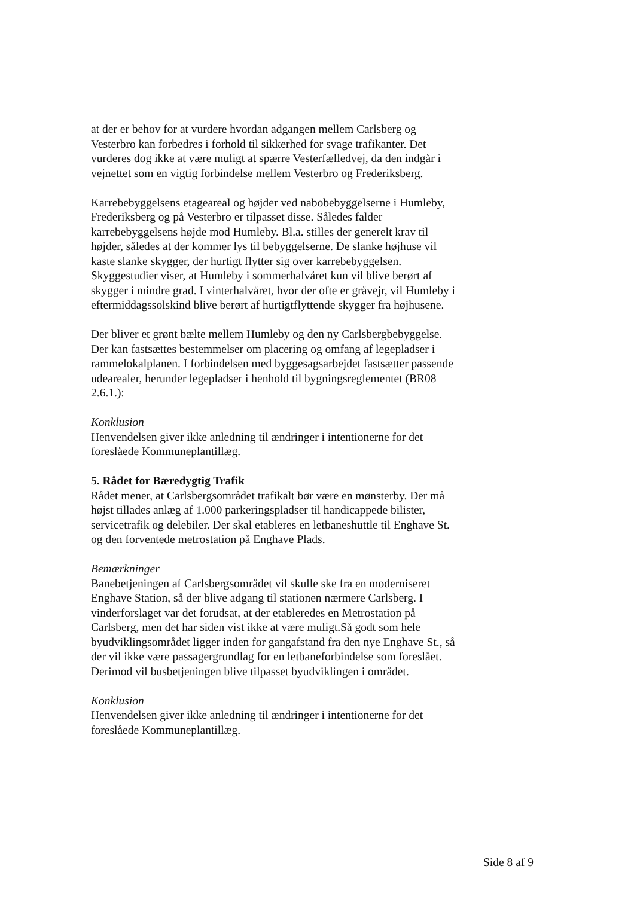at der er behov for at vurdere hvordan adgangen mellem Carlsberg og Vesterbro kan forbedres i forhold til sikkerhed for svage trafikanter. Det vurderes dog ikke at være muligt at spærre Vesterfælledvej, da den indgår i vejnettet som en vigtig forbindelse mellem Vesterbro og Frederiksberg.
Karrebebyggelsens etageareal og højder ved nabobebyggelserne i Humleby, Frederiksberg og på Vesterbro er tilpasset disse. Således falder karrebebyggelsens højde mod Humleby. Bl.a. stilles der generelt krav til højder, således at der kommer lys til bebyggelserne. De slanke højhuse vil kaste slanke skygger, der hurtigt flytter sig over karrebebyggelsen. Skyggestudier viser, at Humleby i sommerhalvåret kun vil blive berørt af skygger i mindre grad. I vinterhalvåret, hvor der ofte er gråvejr, vil Humleby i eftermiddagssolskind blive berørt af hurtigtflyttende skygger fra højhusene.
Der bliver et grønt bælte mellem Humleby og den ny Carlsbergbebyggelse. Der kan fastsættes bestemmelser om placering og omfang af legepladser i rammelokalplanen. I forbindelsen med byggesagsarbejdet fastsætter passende udearealer, herunder legepladser i henhold til bygningsreglementet (BR08 2.6.1.):
Konklusion
Henvendelsen giver ikke anledning til ændringer i intentionerne for det foreslåede Kommuneplantillæg.
5. Rådet for Bæredygtig Trafik
Rådet mener, at Carlsbergsområdet trafikalt bør være en mønsterby. Der må højst tillades anlæg af 1.000 parkeringspladser til handicappede bilister, servicetrafik og delebiler. Der skal etableres en letbaneshuttle til Enghave St. og den forventede metrostation på Enghave Plads.
Bemærkninger
Banebetjeningen af Carlsbergsområdet vil skulle ske fra en moderniseret Enghave Station, så der blive adgang til stationen nærmere Carlsberg. I vinderforslaget var det forudsat, at der etableredes en Metrostation på Carlsberg, men det har siden vist ikke at være muligt.Så godt som hele byudviklingsområdet ligger inden for gangafstand fra den nye Enghave St., så der vil ikke være passagergrundlag for en letbaneforbindelse som foreslået. Derimod vil busbetjeningen blive tilpasset byudviklingen i området.
Konklusion
Henvendelsen giver ikke anledning til ændringer i intentionerne for det foreslåede Kommuneplantillæg.
Side 8 af 9